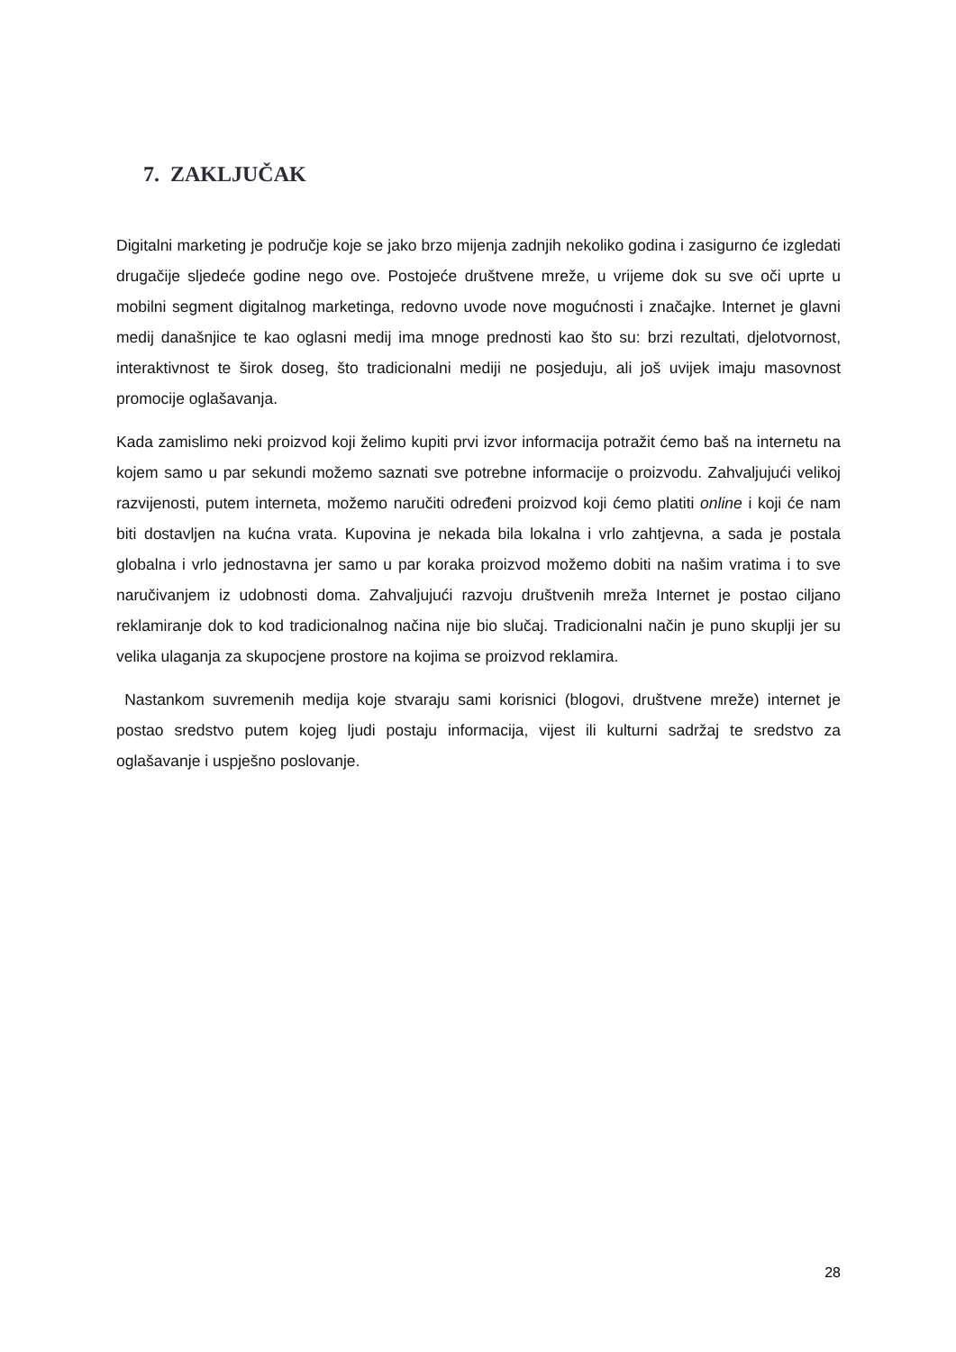7. ZAKLJUČAK
Digitalni marketing je područje koje se jako brzo mijenja zadnjih nekoliko godina i zasigurno će izgledati drugačije sljedeće godine nego ove. Postojeće društvene mreže, u vrijeme dok su sve oči uprte u mobilni segment digitalnog marketinga, redovno uvode nove mogućnosti i značajke. Internet je glavni medij današnjice te kao oglasni medij ima mnoge prednosti kao što su: brzi rezultati, djelotvornost, interaktivnost te širok doseg, što tradicionalni mediji ne posjeduju, ali još uvijek imaju masovnost promocije oglašavanja.
Kada zamislimo neki proizvod koji želimo kupiti prvi izvor informacija potražit ćemo baš na internetu na kojem samo u par sekundi možemo saznati sve potrebne informacije o proizvodu. Zahvaljujući velikoj razvijenosti, putem interneta, možemo naručiti određeni proizvod koji ćemo platiti online i koji će nam biti dostavljen na kućna vrata. Kupovina je nekada bila lokalna i vrlo zahtjevna, a sada je postala globalna i vrlo jednostavna jer samo u par koraka proizvod možemo dobiti na našim vratima i to sve naručivanjem iz udobnosti doma. Zahvaljujući razvoju društvenih mreža Internet je postao ciljano reklamiranje dok to kod tradicionalnog načina nije bio slučaj. Tradicionalni način je puno skuplji jer su velika ulaganja za skupocjene prostore na kojima se proizvod reklamira.
Nastankom suvremenih medija koje stvaraju sami korisnici (blogovi, društvene mreže) internet je postao sredstvo putem kojeg ljudi postaju informacija, vijest ili kulturni sadržaj te sredstvo za oglašavanje i uspješno poslovanje.
28